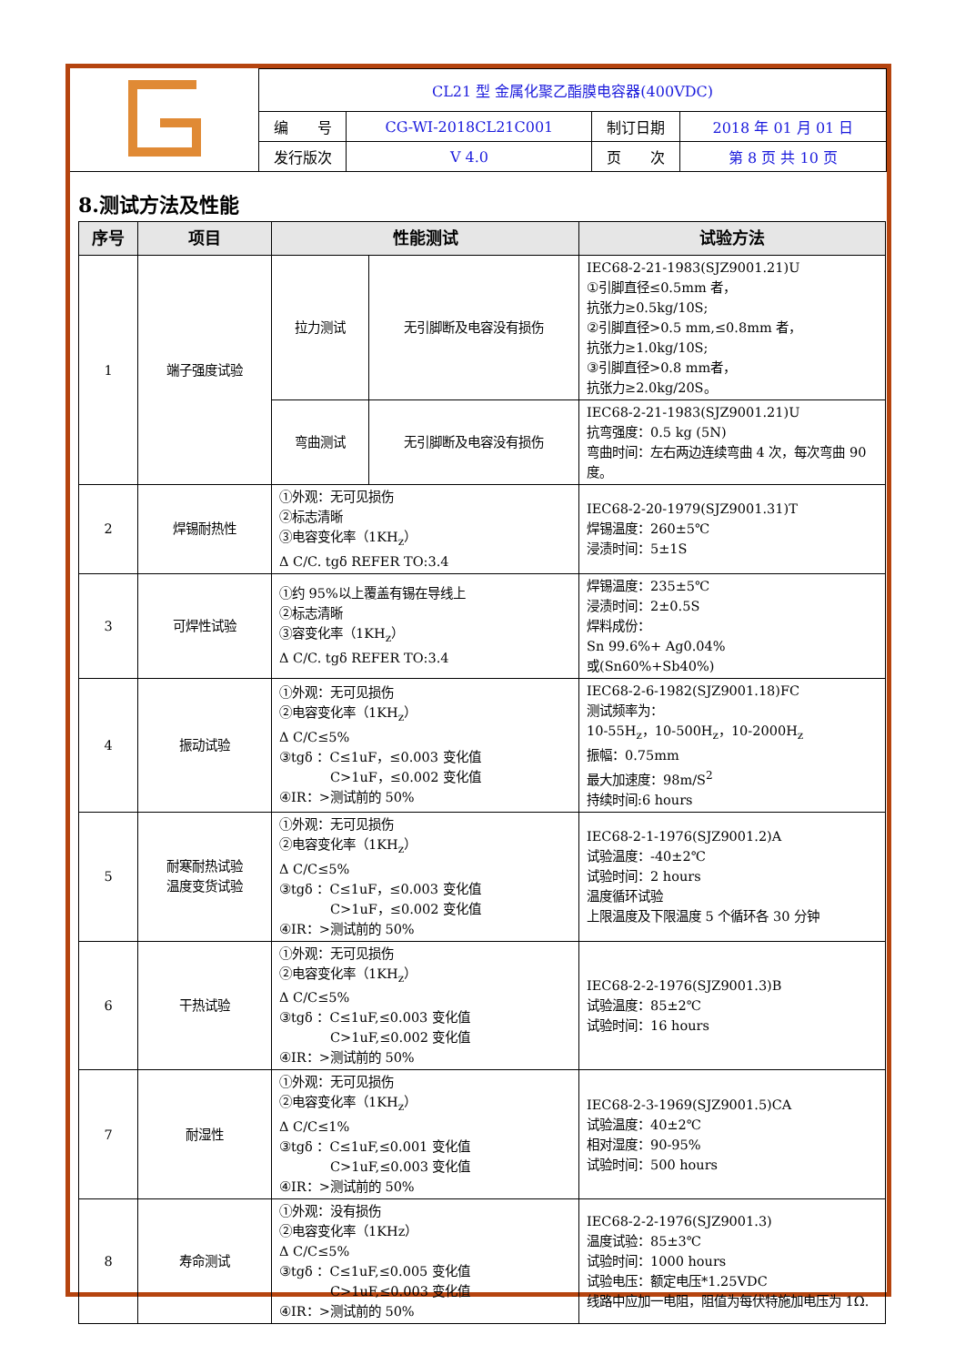| | CL21 型 金属化聚乙酯膜电容器(400VDC) | | | |
| | 编 号 | CG-WI-2018CL21C001 | 制订日期 | 2018 年 01 月 01 日 |
| | 发行版次 | V 4.0 | 页 次 | 第 8 页 共 10 页 |
8.测试方法及性能
| 序号 | 项目 | 性能测试 | | 试验方法 |
| --- | --- | --- | --- | --- |
| 1 | 端子强度试验 | 拉力测试 | 无引脚断及电容没有损伤 | IEC68-2-21-1983(SJZ9001.21)U ①引脚直径≤0.5mm 者， 抗张力≥0.5kg/10S; ②引脚直径>0.5 mm,≤0.8mm 者， 抗张力≥1.0kg/10S; ③引脚直径>0.8 mm者， 抗张力≥2.0kg/20S。 |
| | | 弯曲测试 | 无引脚断及电容没有损伤 | IEC68-2-21-1983(SJZ9001.21)U 抗弯强度：0.5 kg (5N) 弯曲时间：左右两边连续弯曲 4 次，每次弯曲 90 度。 |
| 2 | 焊锡耐热性 | ①外观：无可见损伤 ②标志清晰 ③电容变化率（1KH<sub>z</sub>） Δ C/C. tgδ REFER TO:3.4 | | IEC68-2-20-1979(SJZ9001.31)T 焊锡温度：260±5℃ 浸渍时间：5±1S |
| 3 | 可焊性试验 | ①约 95%以上覆盖有锡在导线上 ②标志清晰 ③容变化率（1KH<sub>z</sub>） Δ C/C. tgδ REFER TO:3.4 | | 焊锡温度：235±5℃ 浸渍时间：2±0.5S 焊料成份： Sn 99.6%+ Ag0.04% 或(Sn60%+Sb40%) |
| 4 | 振动试验 | ①外观：无可见损伤 ②电容变化率（1KH<sub>z</sub>） Δ C/C≤5% ③tgδ ：C≤1uF，≤0.003 变化值 C>1uF，≤0.002 变化值 ④IR：>测试前的 50% | | IEC68-2-6-1982(SJZ9001.18)FC 测试频率为： 10-55H<sub>z</sub>，10-500H<sub>z</sub>，10-2000H<sub>z</sub> 振幅：0.75mm 最大加速度：98m/S<sup>2</sup> 持续时间:6 hours |
| 5 | 耐寒耐热试验 温度变货试验 | ①外观：无可见损伤 ②电容变化率（1KH<sub>z</sub>） Δ C/C≤5% ③tgδ ：C≤1uF，≤0.003 变化值 C>1uF，≤0.002 变化值 ④IR：>测试前的 50% | | IEC68-2-1-1976(SJZ9001.2)A 试验温度：-40±2℃ 试验时间：2 hours 温度循环试验 上限温度及下限温度 5 个循环各 30 分钟 |
| 6 | 干热试验 | ①外观：无可见损伤 ②电容变化率（1KH<sub>z</sub>） Δ C/C≤5% ③tgδ ：C≤1uF,≤0.003 变化值 C>1uF,≤0.002 变化值 ④IR：>测试前的 50% | | IEC68-2-2-1976(SJZ9001.3)B 试验温度：85±2℃ 试验时间：16 hours |
| 7 | 耐湿性 | ①外观：无可见损伤 ②电容变化率（1KH<sub>z</sub>） Δ C/C≤1% ③tgδ ：C≤1uF,≤0.001 变化值 C>1uF,≤0.003 变化值 ④IR：>测试前的 50% | | IEC68-2-3-1969(SJZ9001.5)CA 试验温度：40±2℃ 相对湿度：90-95% 试验时间：500 hours |
| 8 | 寿命测试 | ①外观：没有损伤 ②电容变化率（1KHz） Δ C/C≤5% ③tgδ ：C≤1uF,≤0.005 变化值 C>1uF,≤0.003 变化值 ④IR：>测试前的 50% | | IEC68-2-2-1976(SJZ9001.3) 温度试验：85±3℃ 试验时间：1000 hours 试验电压：额定电压*1.25VDC 线路中应加一电阻，阻值为每伏特施加电压为 1Ω. |